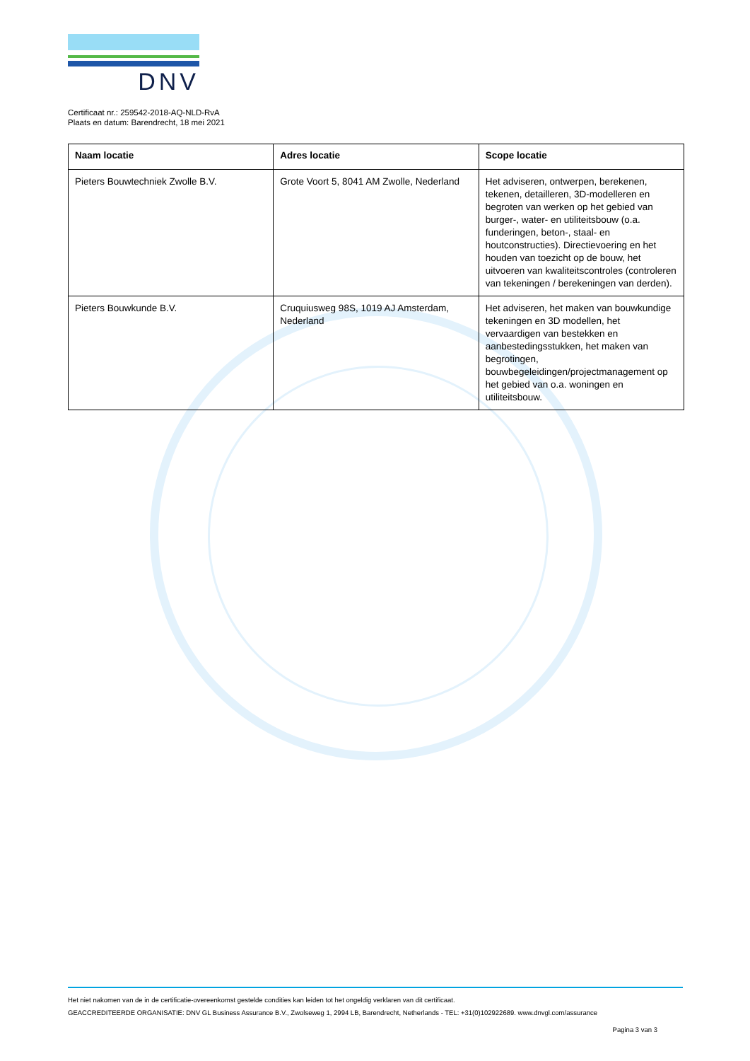DNV
Certificaat nr.: 259542-2018-AQ-NLD-RvA
Plaats en datum: Barendrecht, 18 mei 2021
| Naam locatie | Adres locatie | Scope locatie |
| --- | --- | --- |
| Pieters Bouwtechniek Zwolle B.V. | Grote Voort 5, 8041 AM Zwolle, Nederland | Het adviseren, ontwerpen, berekenen, tekenen, detailleren, 3D-modelleren en begroten van werken op het gebied van burger-, water- en utiliteitsbouw (o.a. funderingen, beton-, staal- en houtconstructies). Directievoering en het houden van toezicht op de bouw, het uitvoeren van kwaliteitscontroles (controleren van tekeningen / berekeningen van derden). |
| Pieters Bouwkunde B.V. | Cruquiusweg 98S, 1019 AJ Amsterdam, Nederland | Het adviseren, het maken van bouwkundige tekeningen en 3D modellen, het vervaardigen van bestekken en aanbestedingsstukken, het maken van begrotingen, bouwbegeleidingen/projectmanagement op het gebied van o.a. woningen en utiliteitsbouw. |
Het niet nakomen van de in de certificatie-overeenkomst gestelde condities kan leiden tot het ongeldig verklaren van dit certificaat.
GEACCREDITEERDE ORGANISATIE: DNV GL Business Assurance B.V., Zwolseweg 1, 2994 LB, Barendrecht, Netherlands - TEL: +31(0)102922689. www.dnvgl.com/assurance
Pagina 3 van 3